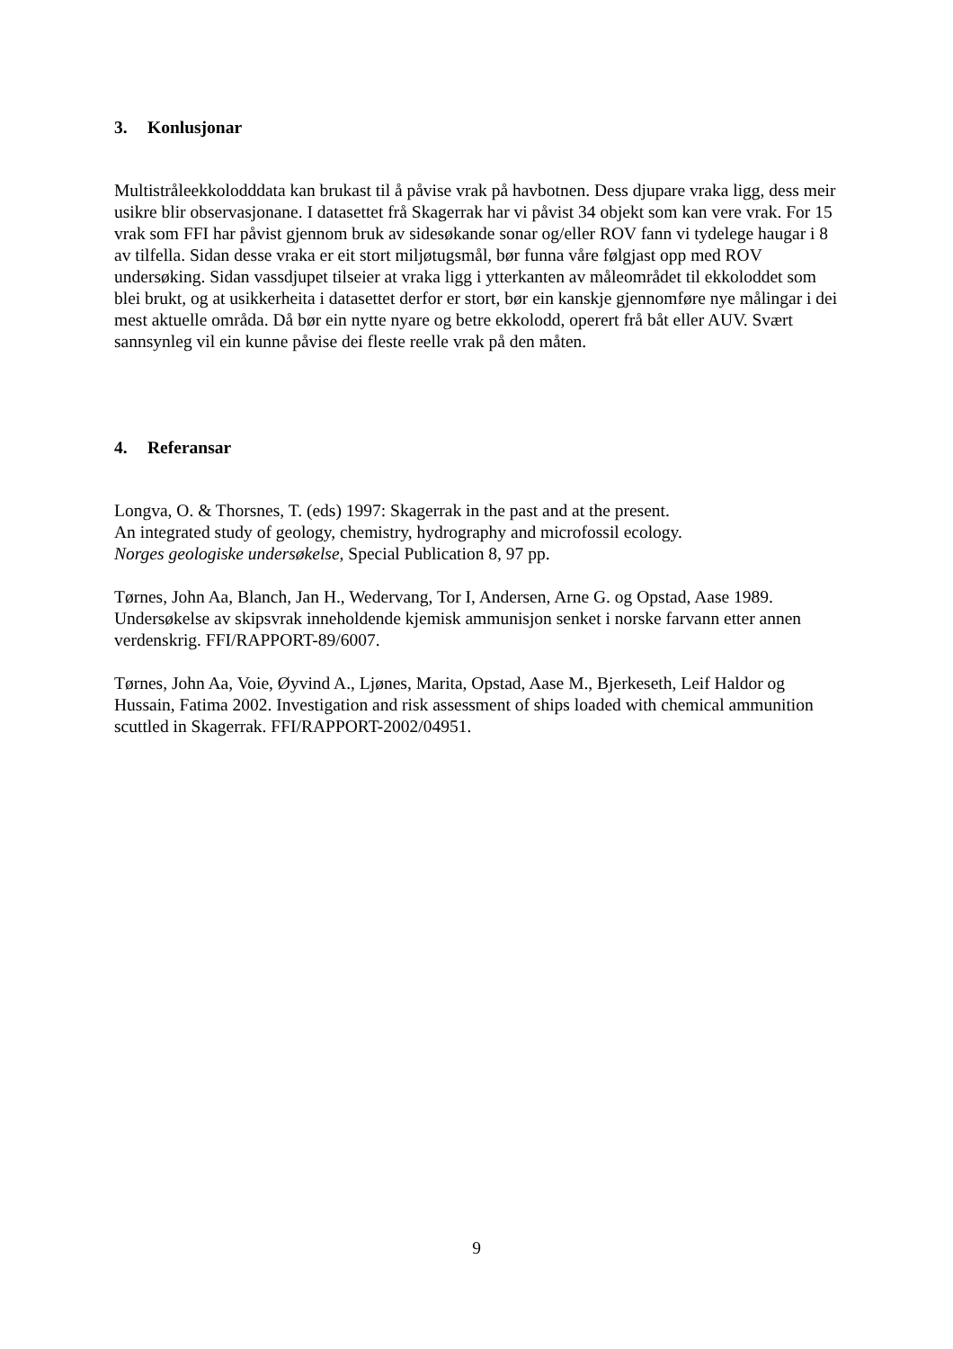3. Konlusjonar
Multistråleekkolodddata kan brukast til å påvise vrak på havbotnen. Dess djupare vraka ligg, dess meir usikre blir observasjonane. I datasettet frå Skagerrak har vi påvist 34 objekt som kan vere vrak. For 15 vrak som FFI har påvist gjennom bruk av sidesøkande sonar og/eller ROV fann vi tydelege haugar i 8 av tilfella. Sidan desse vraka er eit stort miljøtugsmål, bør funna våre følgjast opp med ROV undersøking. Sidan vassdjupet tilseier at vraka ligg i ytterkanten av måleområdet til ekkoloddet som blei brukt, og at usikkerheita i datasettet derfor er stort, bør ein kanskje gjennomføre nye målingar i dei mest aktuelle områda. Då bør ein nytte nyare og betre ekkolodd, operert frå båt eller AUV. Svært sannsynleg vil ein kunne påvise dei fleste reelle vrak på den måten.
4. Referansar
Longva, O. & Thorsnes, T. (eds) 1997: Skagerrak in the past and at the present.
An integrated study of geology, chemistry, hydrography and microfossil ecology.
Norges geologiske undersøkelse, Special Publication 8, 97 pp.
Tørnes, John Aa, Blanch, Jan H., Wedervang, Tor I, Andersen, Arne G. og Opstad, Aase 1989. Undersøkelse av skipsvrak inneholdende kjemisk ammunisjon senket i norske farvann etter annen verdenskrig. FFI/RAPPORT-89/6007.
Tørnes, John Aa, Voie, Øyvind A., Ljønes, Marita, Opstad, Aase M., Bjerkeseth, Leif Haldor og Hussain, Fatima 2002. Investigation and risk assessment of ships loaded with chemical ammunition scuttled in Skagerrak. FFI/RAPPORT-2002/04951.
9